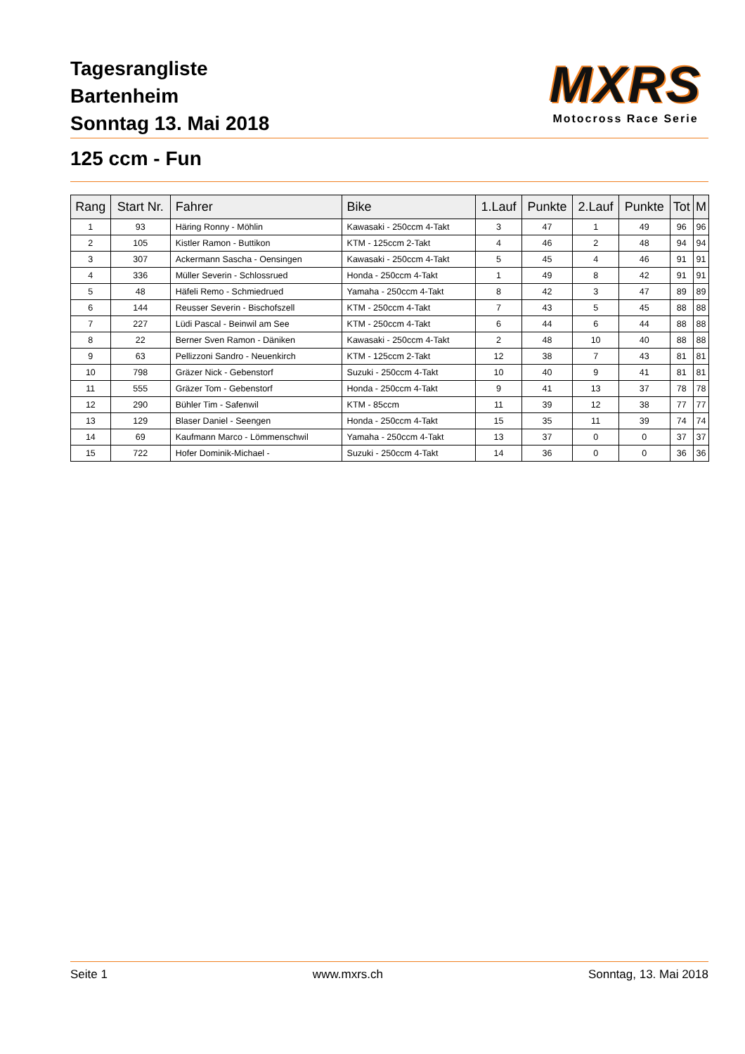Tagesrangliste
Bartenheim
Sonntag 13. Mai 2018
MXRS
Motocross Race Serie
125 ccm - Fun
| Rang | Start Nr. | Fahrer | Bike | 1.Lauf | Punkte | 2.Lauf | Punkte | Tot | M |
| --- | --- | --- | --- | --- | --- | --- | --- | --- | --- |
| 1 | 93 | Häring Ronny - Möhlin | Kawasaki - 250ccm 4-Takt | 3 | 47 | 1 | 49 | 96 | 96 |
| 2 | 105 | Kistler Ramon - Buttikon | KTM - 125ccm 2-Takt | 4 | 46 | 2 | 48 | 94 | 94 |
| 3 | 307 | Ackermann Sascha - Oensingen | Kawasaki - 250ccm 4-Takt | 5 | 45 | 4 | 46 | 91 | 91 |
| 4 | 336 | Müller Severin - Schlossrued | Honda - 250ccm 4-Takt | 1 | 49 | 8 | 42 | 91 | 91 |
| 5 | 48 | Häfeli Remo - Schmiedrued | Yamaha - 250ccm 4-Takt | 8 | 42 | 3 | 47 | 89 | 89 |
| 6 | 144 | Reusser Severin - Bischofszell | KTM - 250ccm 4-Takt | 7 | 43 | 5 | 45 | 88 | 88 |
| 7 | 227 | Lüdi Pascal - Beinwil am See | KTM - 250ccm 4-Takt | 6 | 44 | 6 | 44 | 88 | 88 |
| 8 | 22 | Berner Sven Ramon - Däniken | Kawasaki - 250ccm 4-Takt | 2 | 48 | 10 | 40 | 88 | 88 |
| 9 | 63 | Pellizzoni Sandro - Neuenkirch | KTM - 125ccm 2-Takt | 12 | 38 | 7 | 43 | 81 | 81 |
| 10 | 798 | Gräzer Nick - Gebenstorf | Suzuki - 250ccm 4-Takt | 10 | 40 | 9 | 41 | 81 | 81 |
| 11 | 555 | Gräzer Tom - Gebenstorf | Honda - 250ccm 4-Takt | 9 | 41 | 13 | 37 | 78 | 78 |
| 12 | 290 | Bühler Tim - Safenwil | KTM - 85ccm | 11 | 39 | 12 | 38 | 77 | 77 |
| 13 | 129 | Blaser Daniel - Seengen | Honda - 250ccm 4-Takt | 15 | 35 | 11 | 39 | 74 | 74 |
| 14 | 69 | Kaufmann Marco - Lömmenschwil | Yamaha - 250ccm 4-Takt | 13 | 37 | 0 | 0 | 37 | 37 |
| 15 | 722 | Hofer Dominik-Michael - | Suzuki - 250ccm 4-Takt | 14 | 36 | 0 | 0 | 36 | 36 |
Seite 1 www.mxrs.ch Sonntag, 13. Mai 2018